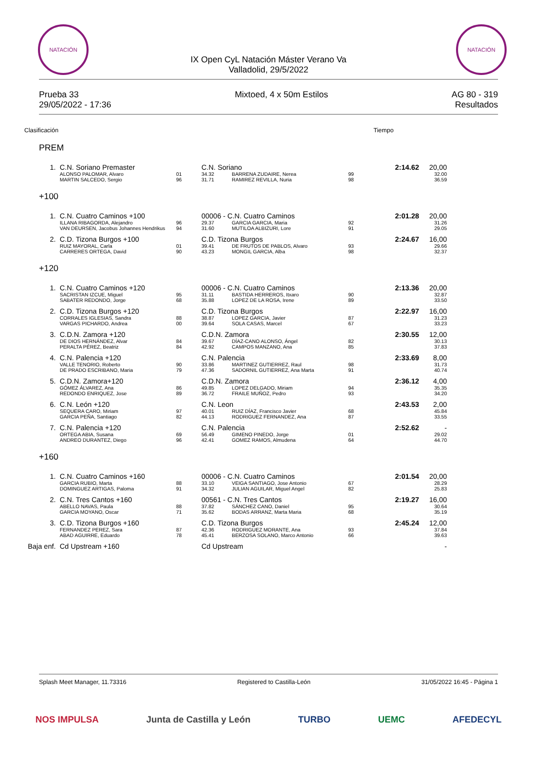NATACIÓN NATACIÓN
IX Open CyL Natación Máster Verano Va
Valladolid, 29/5/2022
Prueba 33
29/05/2022 - 17:36
Mixtoed, 4 x 50m Estilos AG 80 - 319
Resultados
| Clasificación | | | | | | Tiempo | | |
| PREM | | | | | | | | |
| 1. | C.N. Soriano Premaster | | C.N. Soriano | | | 2:14.62 | 20,00 | |
| | ALONSO PALOMAR, Alvaro | 01 | 34.32 | BARRENA ZUDAIRE, Nerea | 99 | | 32.00 | |
| | MARTIN SALCEDO, Sergio | 96 | 31.71 | RAMIREZ REVILLA, Nuria | 98 | | 36.59 | |
| +100 | | | | | | | | |
| 1. | C.N. Cuatro Caminos +100 | | 00006 - C.N. Cuatro Caminos | | | 2:01.28 | 20,00 | |
| | ILLANA RIBAGORDA, Alejandro | 96 | 29.37 | GARCIA GARCIA, Maria | 92 | | 31.26 | |
| | VAN DEURSEN, Jacobus Johannes Hendrikus | 94 | 31.60 | MUTILOA ALBIZURI, Lore | 91 | | 29.05 | |
| 2. | C.D. Tizona Burgos +100 | | C.D. Tizona Burgos | | | 2:24.67 | 16,00 | |
| | RUIZ MAYORAL, Carla | 01 | 39.41 | DE FRUTOS DE PABLOS, Alvaro | 93 | | 29.66 | |
| | CARRERES ORTEGA, David | 90 | 43.23 | MONGIL GARCIA, Alba | 98 | | 32.37 | |
| +120 | | | | | | | | |
| 1. | C.N. Cuatro Caminos +120 | | 00006 - C.N. Cuatro Caminos | | | 2:13.36 | 20,00 | |
| | SACRISTAN IZCUE, Miguel | 95 | 31.11 | BASTIDA HERREROS, Itxaro | 90 | | 32.87 | |
| | SABATER REDONDO, Jorge | 68 | 35.88 | LOPEZ DE LA ROSA, Irene | 89 | | 33.50 | |
| 2. | C.D. Tizona Burgos +120 | | C.D. Tizona Burgos | | | 2:22.97 | 16,00 | |
| | CORRALES IGLESIAS, Sandra | 88 | 38.87 | LOPEZ GARCIA, Javier | 87 | | 31.23 | |
| | VARGAS PICHARDO, Andrea | 00 | 39.64 | SOLA CASAS, Marcel | 67 | | 33.23 | |
| 3. | C.D.N. Zamora +120 | | C.D.N. Zamora | | | 2:30.55 | 12,00 | |
| | DE DIOS HERNÁNDEZ, Alvar | 84 | 39.67 | DÍAZ-CANO ALONSO, Ángel | 82 | | 30.13 | |
| | PERALTA PÉREZ, Beatriz | 84 | 42.92 | CAMPOS MANZANO, Ana | 85 | | 37.83 | |
| 4. | C.N. Palencia +120 | | C.N. Palencia | | | 2:33.69 | 8,00 | |
| | VALLE TENORIO, Roberto | 90 | 33.86 | MARTINEZ GUTIERREZ, Raul | 98 | | 31.73 | |
| | DE PRADO ESCRIBANO, Maria | 79 | 47.36 | SADORNIL GUTIERREZ, Ana Marta | 91 | | 40.74 | |
| 5. | C.D.N. Zamora+120 | | C.D.N. Zamora | | | 2:36.12 | 4,00 | |
| | GÓMEZ ÁLVAREZ, Ana | 86 | 49.85 | LOPEZ DELGADO, Miriam | 94 | | 35.35 | |
| | REDONDO ENRIQUEZ, Jose | 89 | 36.72 | FRAILE MUÑOZ, Pedro | 93 | | 34.20 | |
| 6. | C.N. León +120 | | C.N. Leon | | | 2:43.53 | 2,00 | |
| | SEQUERA CARO, Miriam | 97 | 40.01 | RUIZ DÍAZ, Francisco Javier | 68 | | 45.84 | |
| | GARCIA PEÑA, Santiago | 82 | 44.13 | RODRIGUEZ FERNANDEZ, Ana | 87 | | 33.55 | |
| 7. | C.N. Palencia +120 | | C.N. Palencia | | | 2:52.62 | - | |
| | ORTEGA ABIA, Susana | 69 | 56.49 | GIMENO PINEDO, Jorge | 01 | | 29.02 | |
| | ANDREO DURANTEZ, Diego | 96 | 42.41 | GOMEZ RAMOS, Almudena | 64 | | 44.70 | |
| +160 | | | | | | | | |
| 1. | C.N. Cuatro Caminos +160 | | 00006 - C.N. Cuatro Caminos | | | 2:01.54 | 20,00 | |
| | GARCIA RUBIO, Marta | 88 | 33.10 | VEIGA SANTIAGO, Jose Antonio | 67 | | 28.29 | |
| | DOMINGUEZ ARTIGAS, Paloma | 91 | 34.32 | JULIAN AGUILAR, Miguel Angel | 82 | | 25.83 | |
| 2. | C.N. Tres Cantos +160 | | 00561 - C.N. Tres Cantos | | | 2:19.27 | 16,00 | |
| | ABELLO NAVAS, Paula | 88 | 37.82 | SÁNCHEZ CANO, Daniel | 95 | | 30.64 | |
| | GARCIA MOYANO, Oscar | 71 | 35.62 | BODAS ARRANZ, Marta Maria | 68 | | 35.19 | |
| 3. | C.D. Tizona Burgos +160 | | C.D. Tizona Burgos | | | 2:45.24 | 12,00 | |
| | FERNANDEZ PEREZ, Sara | 87 | 42.36 | RODRIGUEZ MORANTE, Ana | 93 | | 37.84 | |
| | ABAD AGUIRRE, Eduardo | 78 | 45.41 | BERZOSA SOLANO, Marco Antonio | 66 | | 39.63 | |
| Baja enf. | Cd Upstream +160 | | Cd Upstream | | | | - | |
Splash Meet Manager, 11.73316 Registered to Castilla-León 31/05/2022 16:45 - Página 1
NOS IMPULSA Junta de Castilla y León TURBO UEMC AFEDECYL